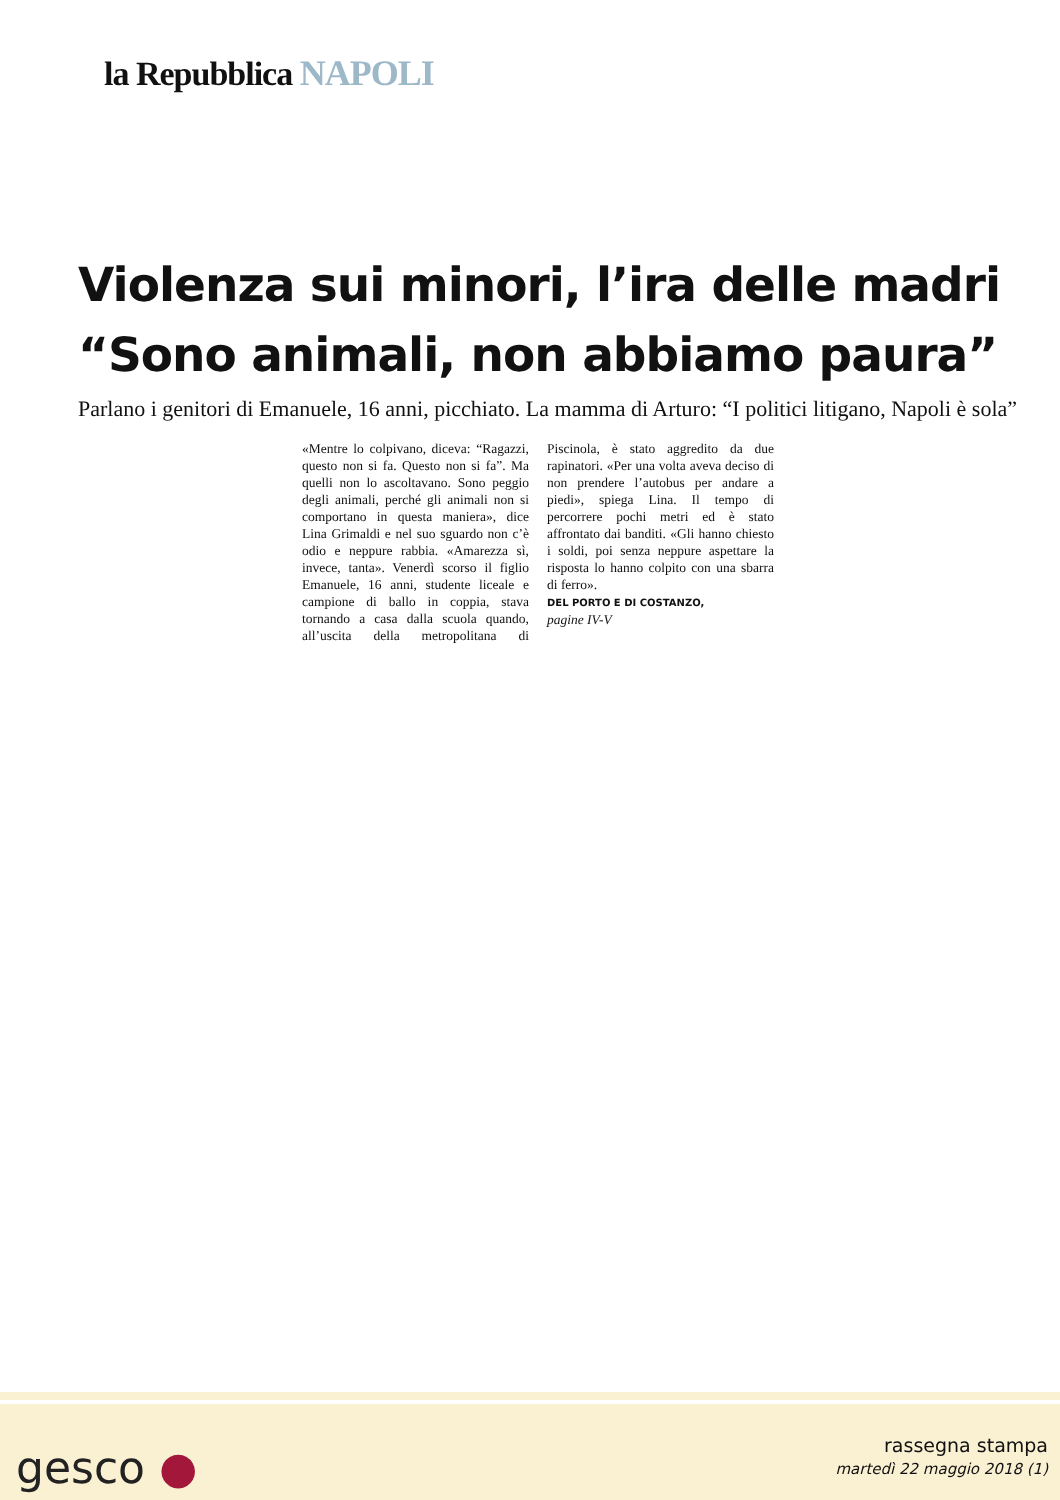la Repubblica NAPOLI
Violenza sui minori, l’ira delle madri
“Sono animali, non abbiamo paura”
Parlano i genitori di Emanuele, 16 anni, picchiato. La mamma di Arturo: “I politici litigano, Napoli è sola”
«Mentre lo colpivano, diceva: “Ragazzi, questo non si fa. Questo non si fa”. Ma quelli non lo ascoltavano. Sono peggio degli animali, perché gli animali non si comportano in questa maniera», dice Lina Grimaldi e nel suo sguardo non c’è odio e neppure rabbia. «Amarezza sì, invece, tanta». Venerdì scorso il figlio Emanuele, 16 anni, studente liceale e campione di ballo in coppia, stava tornando a casa dalla scuola quando, all’uscita della metropolitana di Piscinola, è stato aggredito da due rapinatori. «Per una volta aveva deciso di non prendere l’autobus per andare a piedi», spiega Lina. Il tempo di percorrere pochi metri ed è stato affrontato dai banditi. «Gli hanno chiesto i soldi, poi senza neppure aspettare la risposta lo hanno colpito con una sbarra di ferro».
DEL PORTO E DI COSTANZO,
pagine IV-V
gesco ●
rassegna stampa
martedì 22 maggio 2018 (1)